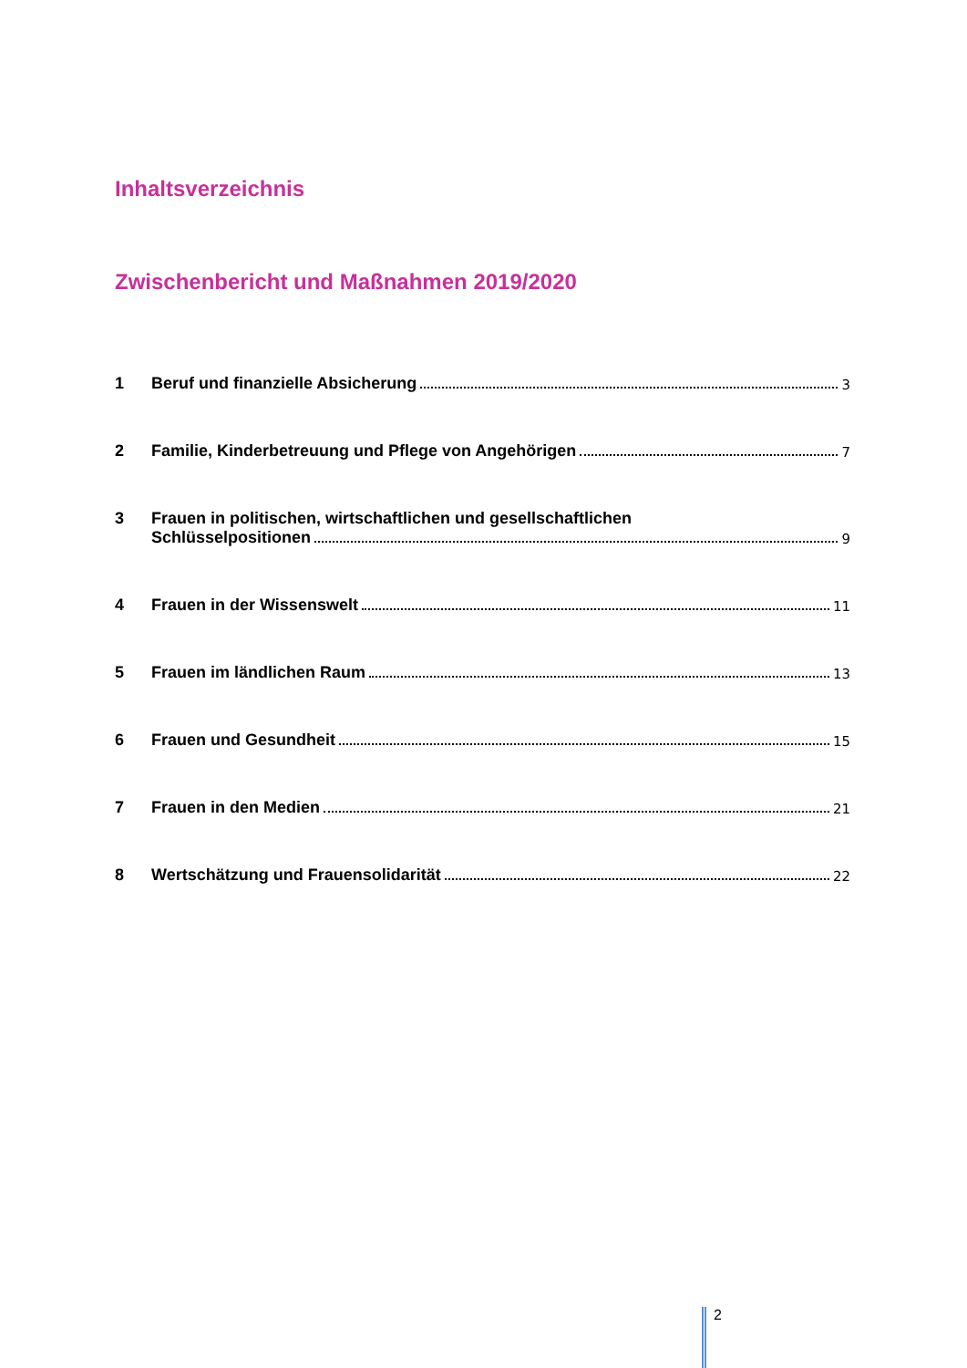Inhaltsverzeichnis
Zwischenbericht und Maßnahmen 2019/2020
1 Beruf und finanzielle Absicherung 3
2 Familie, Kinderbetreuung und Pflege von Angehörigen 7
3 Frauen in politischen, wirtschaftlichen und gesellschaftlichen
Schlüsselpositionen 9
4 Frauen in der Wissenswelt 11
5 Frauen im ländlichen Raum 13
6 Frauen und Gesundheit 15
7 Frauen in den Medien 21
8 Wertschätzung und Frauensolidarität 22
2